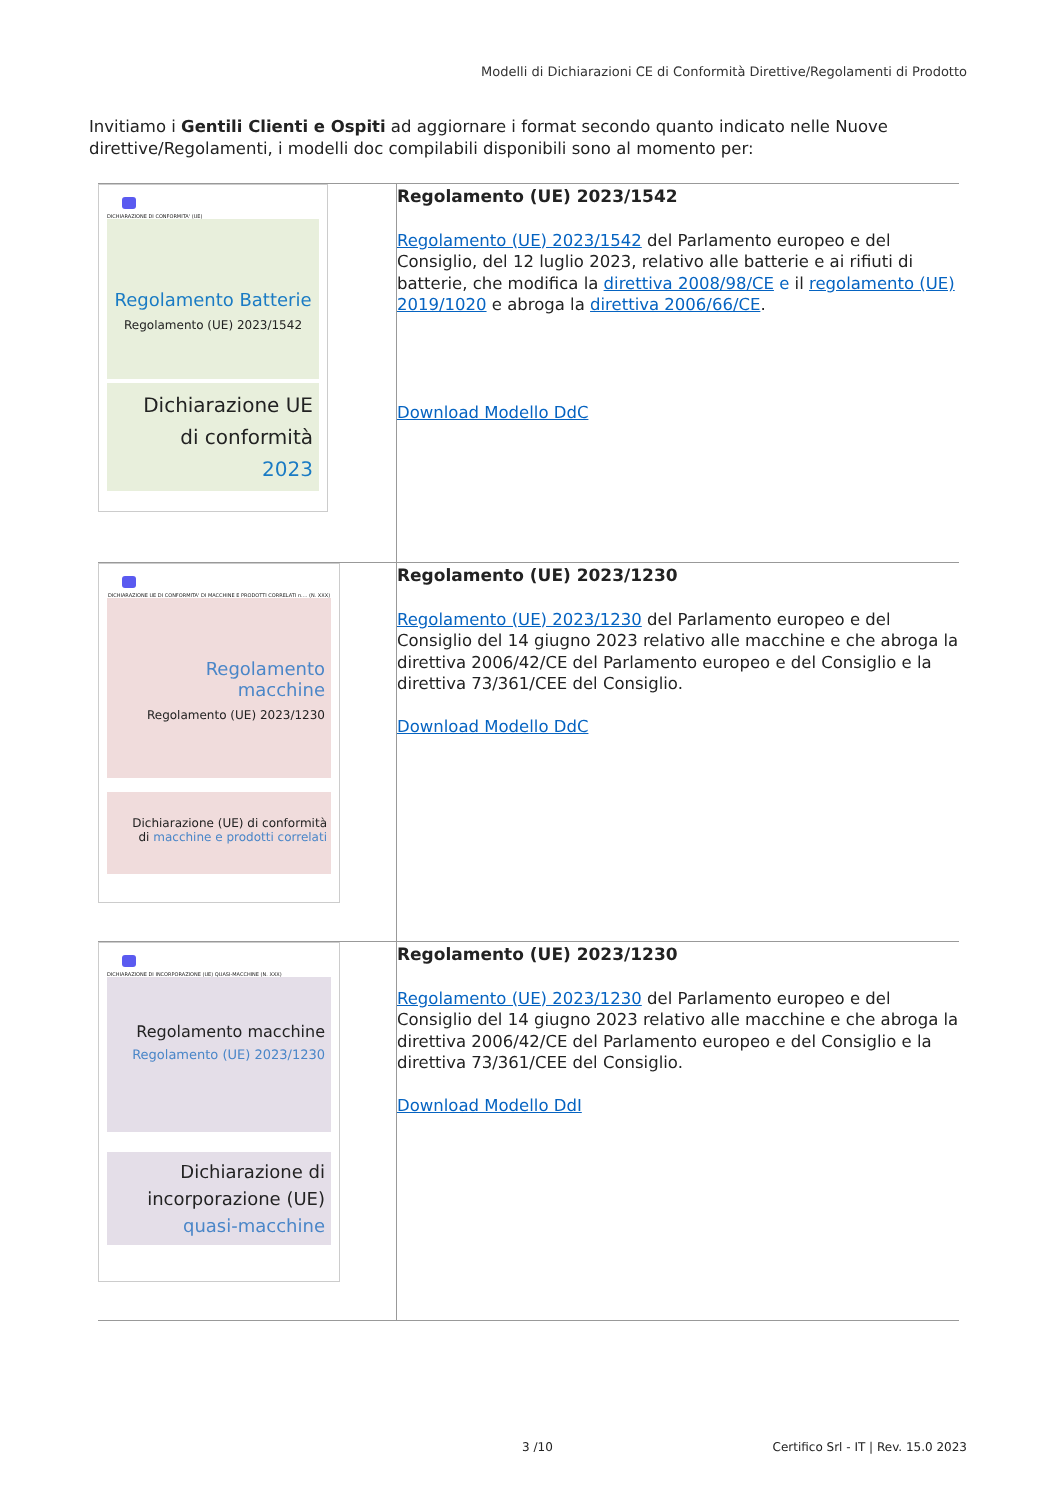Modelli di Dichiarazioni CE di Conformità Direttive/Regolamenti di Prodotto
Invitiamo i Gentili Clienti e Ospiti ad aggiornare i format secondo quanto indicato nelle Nuove direttive/Regolamenti, i modelli doc compilabili disponibili sono al momento per:
| DICHIARAZIONE DI CONFORMITA' (UE) Regolamento Batterie Regolamento (UE) 2023/1542 Dichiarazione UE di conformità 2023 | Regolamento (UE) 2023/1542 Regolamento (UE) 2023/1542 del Parlamento europeo e del Consiglio, del 12 luglio 2023, relativo alle batterie e ai rifiuti di batterie, che modifica la direttiva 2008/98/CE e il regolamento (UE) 2019/1020 e abroga la direttiva 2006/66/CE . Download Modello DdC |
| DICHIARAZIONE UE DI CONFORMITA' DI MACCHINE E PRODOTTI CORRELATI n.... (N. XXX) Regolamento macchine Regolamento (UE) 2023/1230 Dichiarazione (UE) di conformità di macchine e prodotti correlati | Regolamento (UE) 2023/1230 Regolamento (UE) 2023/1230 del Parlamento europeo e del Consiglio del 14 giugno 2023 relativo alle macchine e che abroga la direttiva 2006/42/CE del Parlamento europeo e del Consiglio e la direttiva 73/361/CEE del Consiglio. Download Modello DdC |
| DICHIARAZIONE DI INCORPORAZIONE (UE) QUASI-MACCHINE (N. XXX) Regolamento macchine Regolamento (UE) 2023/1230 Dichiarazione di incorporazione (UE) quasi-macchine | Regolamento (UE) 2023/1230 Regolamento (UE) 2023/1230 del Parlamento europeo e del Consiglio del 14 giugno 2023 relativo alle macchine e che abroga la direttiva 2006/42/CE del Parlamento europeo e del Consiglio e la direttiva 73/361/CEE del Consiglio. Download Modello DdI |
3 /10
Certifico Srl - IT | Rev. 15.0 2023